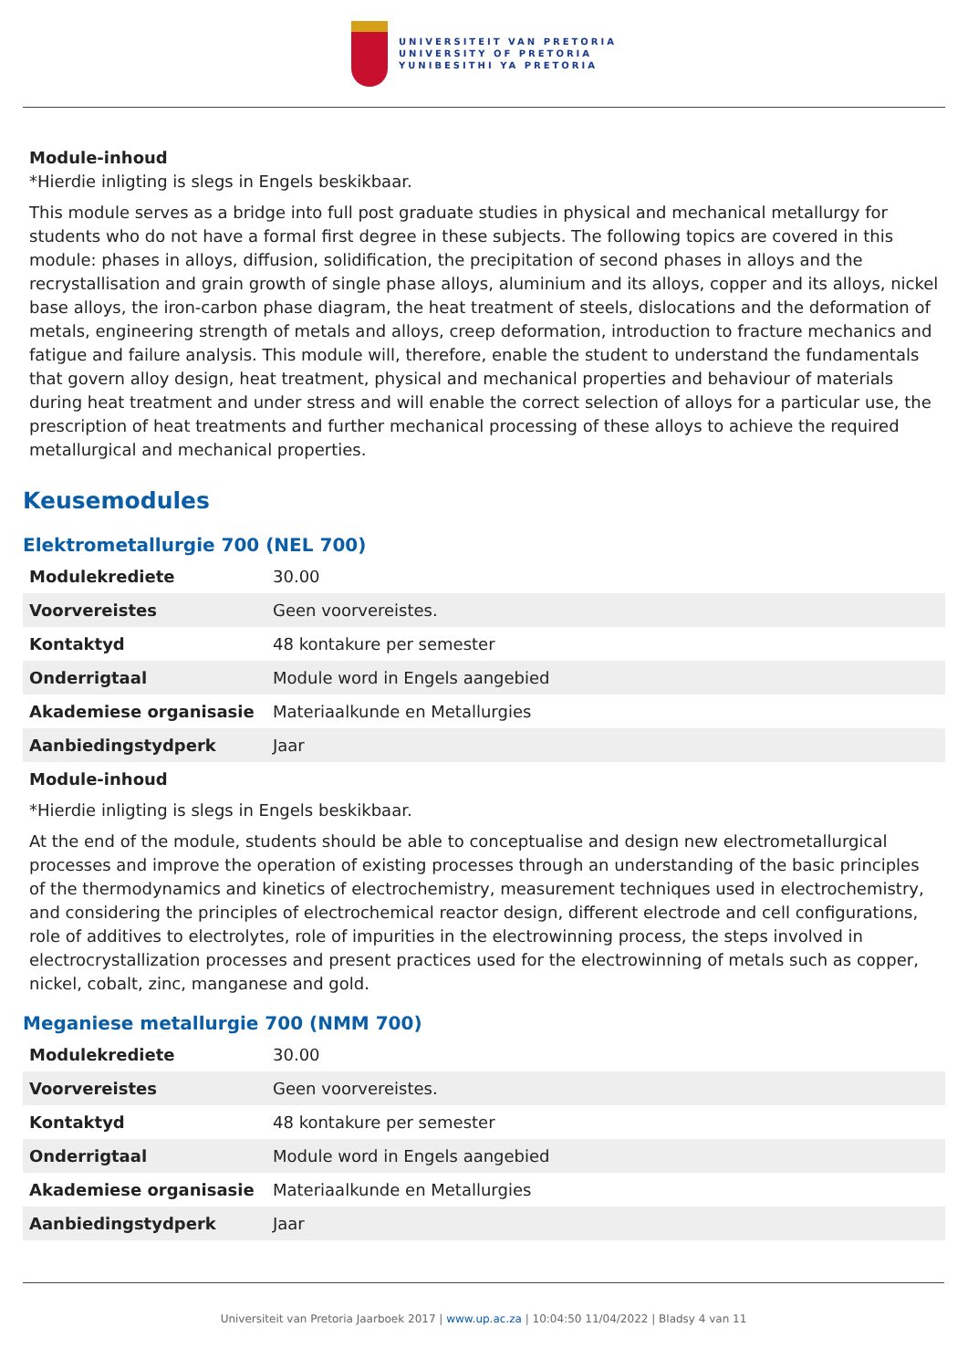UNIVERSITEIT VAN PRETORIA
UNIVERSITY OF PRETORIA
YUNIBESITHI YA PRETORIA
Module-inhoud
*Hierdie inligting is slegs in Engels beskikbaar.
This module serves as a bridge into full post graduate studies in physical and mechanical metallurgy for students who do not have a formal first degree in these subjects. The following topics are covered in this module: phases in alloys, diffusion, solidification, the precipitation of second phases in alloys and the recrystallisation and grain growth of single phase alloys, aluminium and its alloys, copper and its alloys, nickel base alloys, the iron-carbon phase diagram, the heat treatment of steels, dislocations and the deformation of metals, engineering strength of metals and alloys, creep deformation, introduction to fracture mechanics and fatigue and failure analysis. This module will, therefore, enable the student to understand the fundamentals that govern alloy design, heat treatment, physical and mechanical properties and behaviour of materials during heat treatment and under stress and will enable the correct selection of alloys for a particular use, the prescription of heat treatments and further mechanical processing of these alloys to achieve the required metallurgical and mechanical properties.
Keusemodules
Elektrometallurgie 700 (NEL 700)
| Modulekrediete | 30.00 |
| Voorvereistes | Geen voorvereistes. |
| Kontaktyd | 48 kontakure per semester |
| Onderrigtaal | Module word in Engels aangebied |
| Akademiese organisasie | Materiaalkunde en Metallurgies |
| Aanbiedingstydperk | Jaar |
Module-inhoud
*Hierdie inligting is slegs in Engels beskikbaar.
At the end of the module, students should be able to conceptualise and design new electrometallurgical processes and improve the operation of existing processes through an understanding of the basic principles of the thermodynamics and kinetics of electrochemistry, measurement techniques used in electrochemistry, and considering the principles of electrochemical reactor design, different electrode and cell configurations, role of additives to electrolytes, role of impurities in the electrowinning process, the steps involved in electrocrystallization processes and present practices used for the electrowinning of metals such as copper, nickel, cobalt, zinc, manganese and gold.
Meganiese metallurgie 700 (NMM 700)
| Modulekrediete | 30.00 |
| Voorvereistes | Geen voorvereistes. |
| Kontaktyd | 48 kontakure per semester |
| Onderrigtaal | Module word in Engels aangebied |
| Akademiese organisasie | Materiaalkunde en Metallurgies |
| Aanbiedingstydperk | Jaar |
Universiteit van Pretoria Jaarboek 2017 | www.up.ac.za | 10:04:50 11/04/2022 | Bladsy 4 van 11